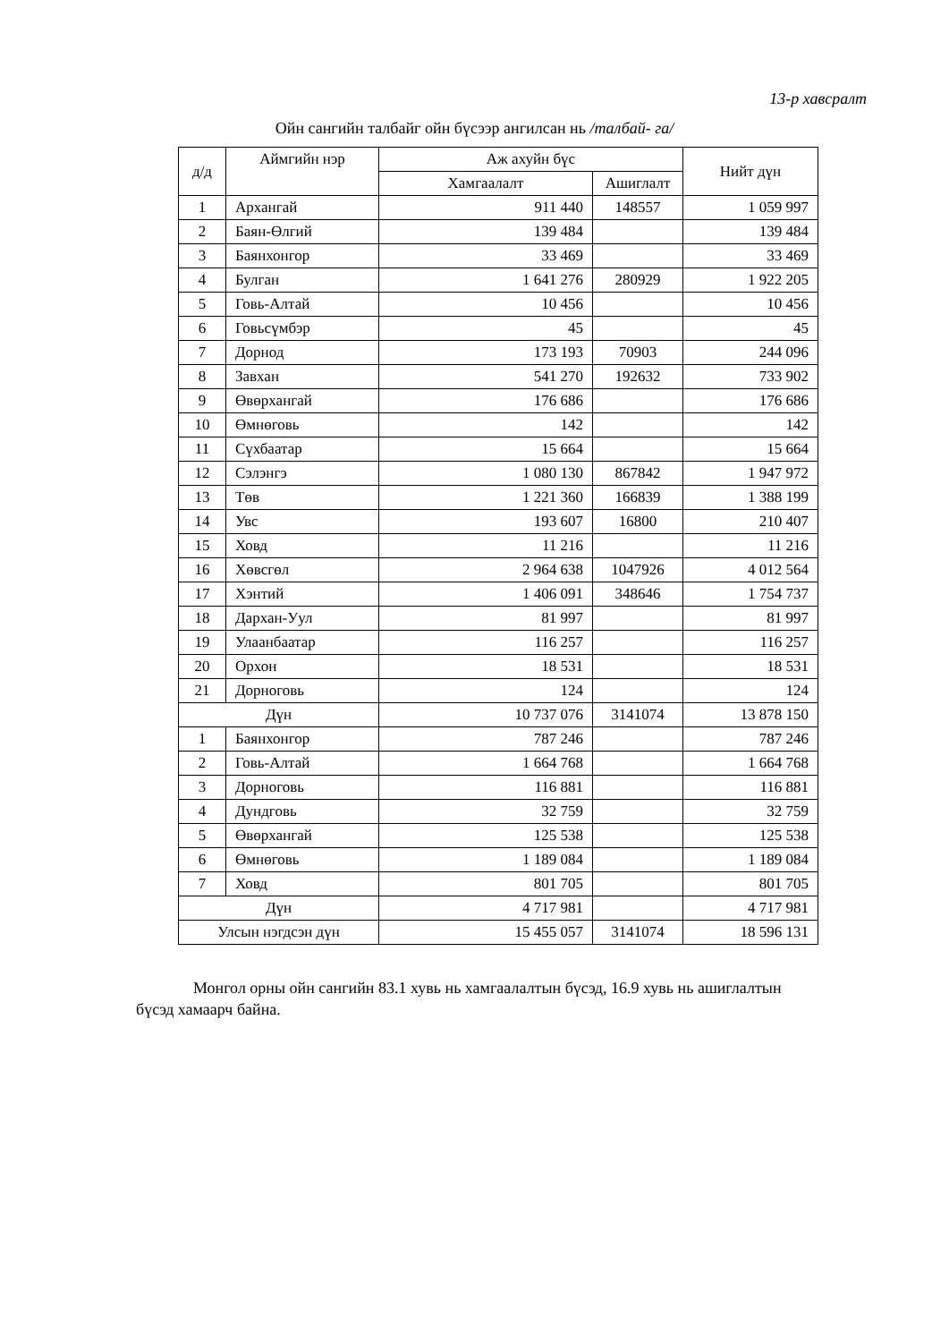13-р хавсралт
Ойн сангийн талбайг ойн бүсээр ангилсан нь /талбай- га/
| д/д | Аймгийн нэр | Аж ахуйн бүс | | Нийт дүн |
| --- | --- | --- | --- | --- |
| | | Хамгаалалт | Ашиглалт | |
| 1 | Архангай | 911 440 | 148557 | 1 059 997 |
| 2 | Баян-Өлгий | 139 484 | | 139 484 |
| 3 | Баянхонгор | 33 469 | | 33 469 |
| 4 | Булган | 1 641 276 | 280929 | 1 922 205 |
| 5 | Говь-Алтай | 10 456 | | 10 456 |
| 6 | Говьсүмбэр | 45 | | 45 |
| 7 | Дорнод | 173 193 | 70903 | 244 096 |
| 8 | Завхан | 541 270 | 192632 | 733 902 |
| 9 | Өвөрхангай | 176 686 | | 176 686 |
| 10 | Өмнөговь | 142 | | 142 |
| 11 | Сүхбаатар | 15 664 | | 15 664 |
| 12 | Сэлэнгэ | 1 080 130 | 867842 | 1 947 972 |
| 13 | Төв | 1 221 360 | 166839 | 1 388 199 |
| 14 | Увс | 193 607 | 16800 | 210 407 |
| 15 | Ховд | 11 216 | | 11 216 |
| 16 | Хөвсгөл | 2 964 638 | 1047926 | 4 012 564 |
| 17 | Хэнтий | 1 406 091 | 348646 | 1 754 737 |
| 18 | Дархан-Уул | 81 997 | | 81 997 |
| 19 | Улаанбаатар | 116 257 | | 116 257 |
| 20 | Орхон | 18 531 | | 18 531 |
| 21 | Дорноговь | 124 | | 124 |
| Дүн | | 10 737 076 | 3141074 | 13 878 150 |
| 1 | Баянхонгор | 787 246 | | 787 246 |
| 2 | Говь-Алтай | 1 664 768 | | 1 664 768 |
| 3 | Дорноговь | 116 881 | | 116 881 |
| 4 | Дундговь | 32 759 | | 32 759 |
| 5 | Өвөрхангай | 125 538 | | 125 538 |
| 6 | Өмнөговь | 1 189 084 | | 1 189 084 |
| 7 | Ховд | 801 705 | | 801 705 |
| Дүн | | 4 717 981 | | 4 717 981 |
| Улсын нэгдсэн дүн | | 15 455 057 | 3141074 | 18 596 131 |
Монгол орны ойн сангийн 83.1 хувь нь хамгаалалтын бүсэд, 16.9 хувь нь ашиглалтын бүсэд хамаарч байна.